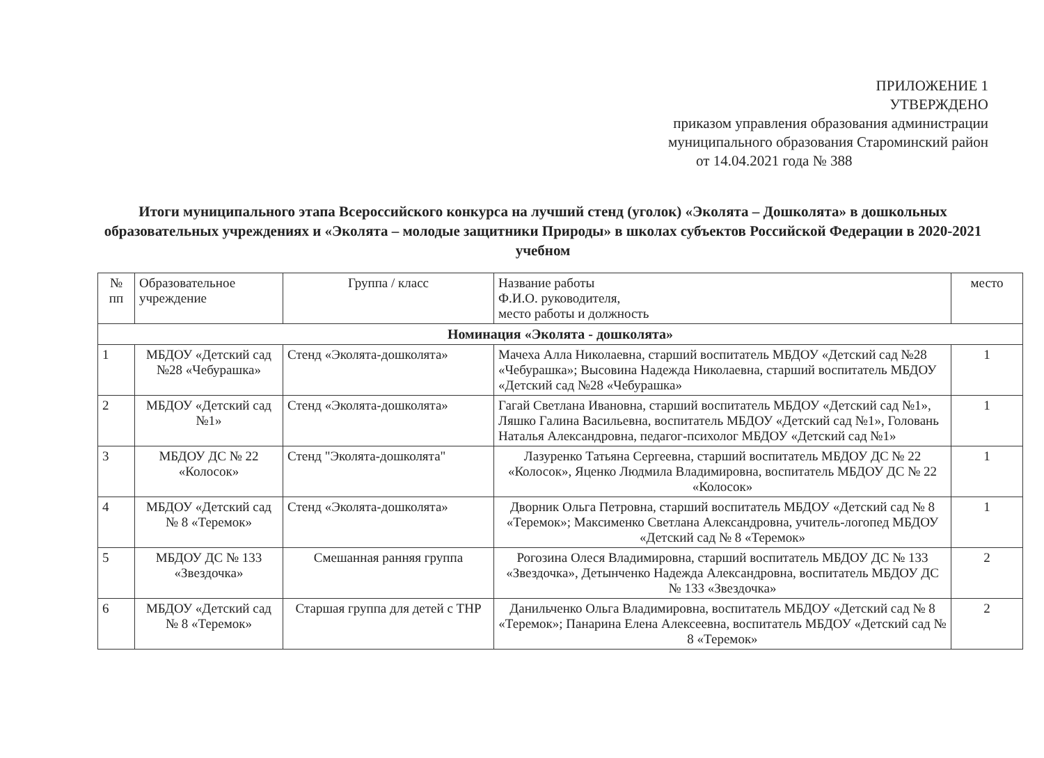ПРИЛОЖЕНИЕ 1
УТВЕРЖДЕНО
приказом управления образования администрации
муниципального образования Староминский район
от 14.04.2021 года № 388
Итоги муниципального этапа Всероссийского конкурса на лучший стенд (уголок) «Эколята – Дошколята» в дошкольных образовательных учреждениях и «Эколята – молодые защитники Природы» в школах субъектов Российской Федерации в 2020-2021 учебном
| № пп | Образовательное учреждение | Группа / класс | Название работы Ф.И.О. руководителя, место работы и должность | место |
| --- | --- | --- | --- | --- |
| Номинация «Эколята - дошколята» | | | | |
| 1 | МБДОУ «Детский сад №28 «Чебурашка» | Стенд «Эколята-дошколята» | Мачеха Алла Николаевна, старший воспитатель МБДОУ «Детский сад №28 «Чебурашка»; Высовина Надежда Николаевна, старший воспитатель МБДОУ «Детский сад №28 «Чебурашка» | 1 |
| 2 | МБДОУ «Детский сад №1» | Стенд «Эколята-дошколята» | Гагай Светлана Ивановна, старший воспитатель МБДОУ «Детский сад №1», Ляшко Галина Васильевна, воспитатель МБДОУ «Детский сад №1», Головань Наталья Александровна, педагог-психолог МБДОУ «Детский сад №1» | 1 |
| 3 | МБДОУ ДС № 22 «Колосок» | Стенд "Эколята-дошколята" | Лазуренко Татьяна Сергеевна, старший воспитатель МБДОУ ДС № 22 «Колосок», Яценко Людмила Владимировна, воспитатель МБДОУ ДС № 22 «Колосок» | 1 |
| 4 | МБДОУ «Детский сад № 8 «Теремок» | Стенд «Эколята-дошколята» | Дворник Ольга Петровна, старший воспитатель МБДОУ «Детский сад № 8 «Теремок»; Максименко Светлана Александровна, учитель-логопед МБДОУ «Детский сад № 8 «Теремок» | 1 |
| 5 | МБДОУ ДС № 133 «Звездочка» | Смешанная ранняя группа | Рогозина Олеся Владимировна, старший воспитатель МБДОУ ДС № 133 «Звездочка», Детынченко Надежда Александровна, воспитатель МБДОУ ДС № 133 «Звездочка» | 2 |
| 6 | МБДОУ «Детский сад № 8 «Теремок» | Старшая группа для детей с ТНР | Данильченко Ольга Владимировна, воспитатель МБДОУ «Детский сад № 8 «Теремок»; Панарина Елена Алексеевна, воспитатель МБДОУ «Детский сад № 8 «Теремок» | 2 |